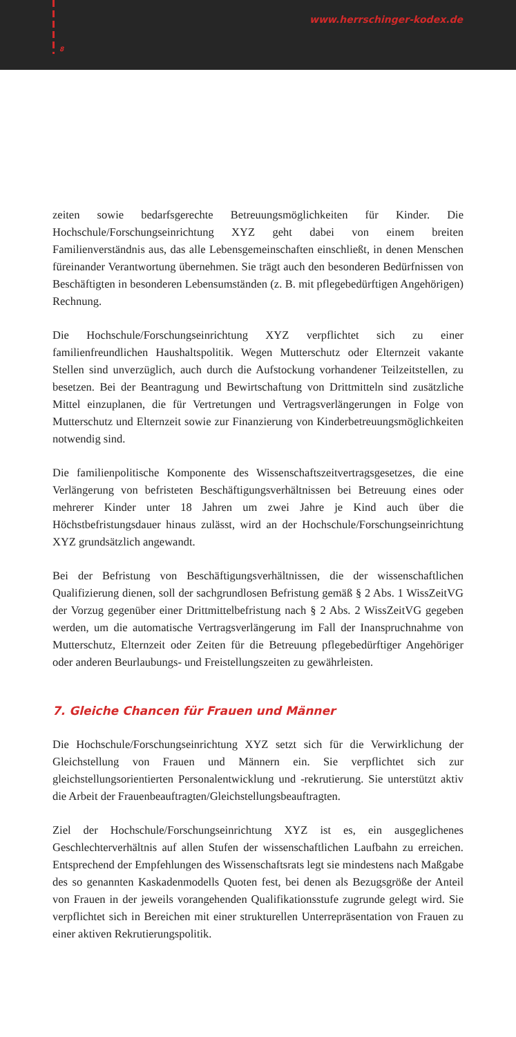8
www.herrschinger-kodex.de
zeiten sowie bedarfsgerechte Betreuungsmöglichkeiten für Kinder. Die Hochschule/Forschungseinrichtung XYZ geht dabei von einem breiten Familienverständnis aus, das alle Lebensgemeinschaften einschließt, in denen Menschen füreinander Verantwortung übernehmen. Sie trägt auch den besonderen Bedürfnissen von Beschäftigten in besonderen Lebensumständen (z. B. mit pflegebedürftigen Angehörigen) Rechnung.
Die Hochschule/Forschungseinrichtung XYZ verpflichtet sich zu einer familienfreundlichen Haushaltspolitik. Wegen Mutterschutz oder Elternzeit vakante Stellen sind unverzüglich, auch durch die Aufstockung vorhandener Teilzeitstellen, zu besetzen. Bei der Beantragung und Bewirtschaftung von Drittmitteln sind zusätzliche Mittel einzuplanen, die für Vertretungen und Vertragsverlängerungen in Folge von Mutterschutz und Elternzeit sowie zur Finanzierung von Kinderbetreuungsmöglichkeiten notwendig sind.
Die familienpolitische Komponente des Wissenschaftszeitvertragsgesetzes, die eine Verlängerung von befristeten Beschäftigungsverhältnissen bei Betreuung eines oder mehrerer Kinder unter 18 Jahren um zwei Jahre je Kind auch über die Höchstbefristungsdauer hinaus zulässt, wird an der Hochschule/Forschungseinrichtung XYZ grundsätzlich angewandt.
Bei der Befristung von Beschäftigungsverhältnissen, die der wissenschaftlichen Qualifizierung dienen, soll der sachgrundlosen Befristung gemäß § 2 Abs. 1 WissZeitVG der Vorzug gegenüber einer Drittmittelbefristung nach § 2 Abs. 2 WissZeitVG gegeben werden, um die automatische Vertragsverlängerung im Fall der Inanspruchnahme von Mutterschutz, Elternzeit oder Zeiten für die Betreuung pflegebedürftiger Angehöriger oder anderen Beurlaubungs- und Freistellungszeiten zu gewährleisten.
7. Gleiche Chancen für Frauen und Männer
Die Hochschule/Forschungseinrichtung XYZ setzt sich für die Verwirklichung der Gleichstellung von Frauen und Männern ein. Sie verpflichtet sich zur gleichstellungsorientierten Personalentwicklung und -rekrutierung. Sie unterstützt aktiv die Arbeit der Frauenbeauftragten/Gleichstellungsbeauftragten.
Ziel der Hochschule/Forschungseinrichtung XYZ ist es, ein ausgeglichenes Geschlechterverhältnis auf allen Stufen der wissenschaftlichen Laufbahn zu erreichen. Entsprechend der Empfehlungen des Wissenschaftsrats legt sie mindestens nach Maßgabe des so genannten Kaskadenmodells Quoten fest, bei denen als Bezugsgröße der Anteil von Frauen in der jeweils vorangehenden Qualifikationsstufe zugrunde gelegt wird. Sie verpflichtet sich in Bereichen mit einer strukturellen Unterrepräsentation von Frauen zu einer aktiven Rekrutierungspolitik.